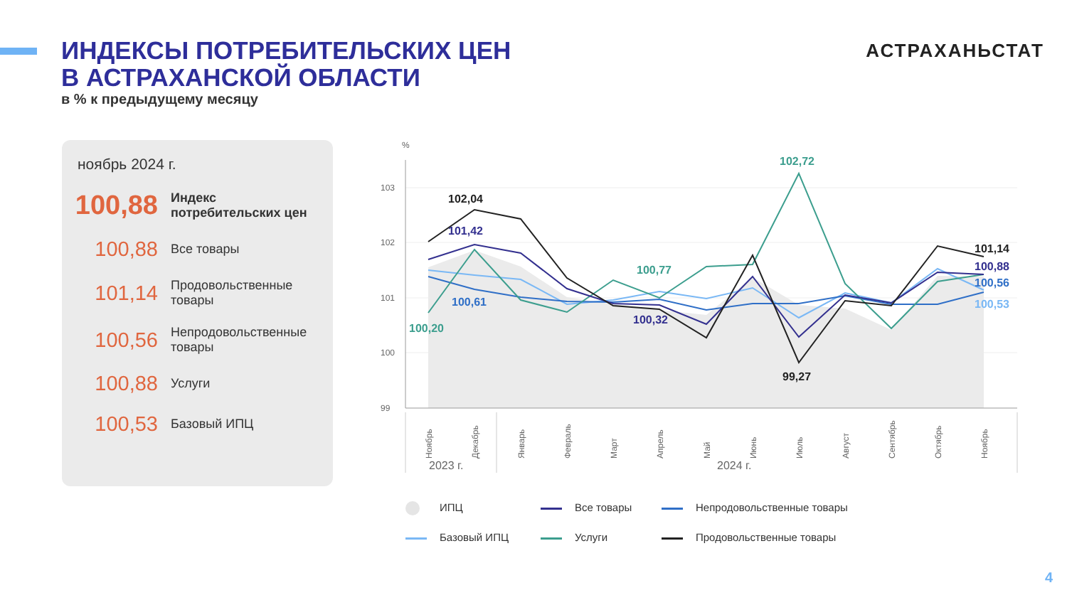ИНДЕКСЫ ПОТРЕБИТЕЛЬСКИХ ЦЕН
В АСТРАХАНСКОЙ ОБЛАСТИ
в % к предыдущему месяцу
АСТРАХАНЬСТАТ
ноябрь 2024 г.
100,88
Индекс
потребительских цен
100,88
Все товары
101,14
Продовольственные
товары
100,56
Непродовольственные
товары
100,88
Услуги
100,53
Базовый ИПЦ
%
103
102
101
100
99
102,04
101,42
100,61
100,20
100,77
100,32
102,72
99,27
101,14
100,88
100,56
100,53
Ноябрь
Декабрь
Январь
Февраль
Март
Апрель
Май
Июнь
Июль
Август
Сентябрь
Октябрь
Ноябрь
2023 г.
2024 г.
ИПЦ Все товары Непродовольственные товары Базовый ИПЦ Услуги Продовольственные товары
4